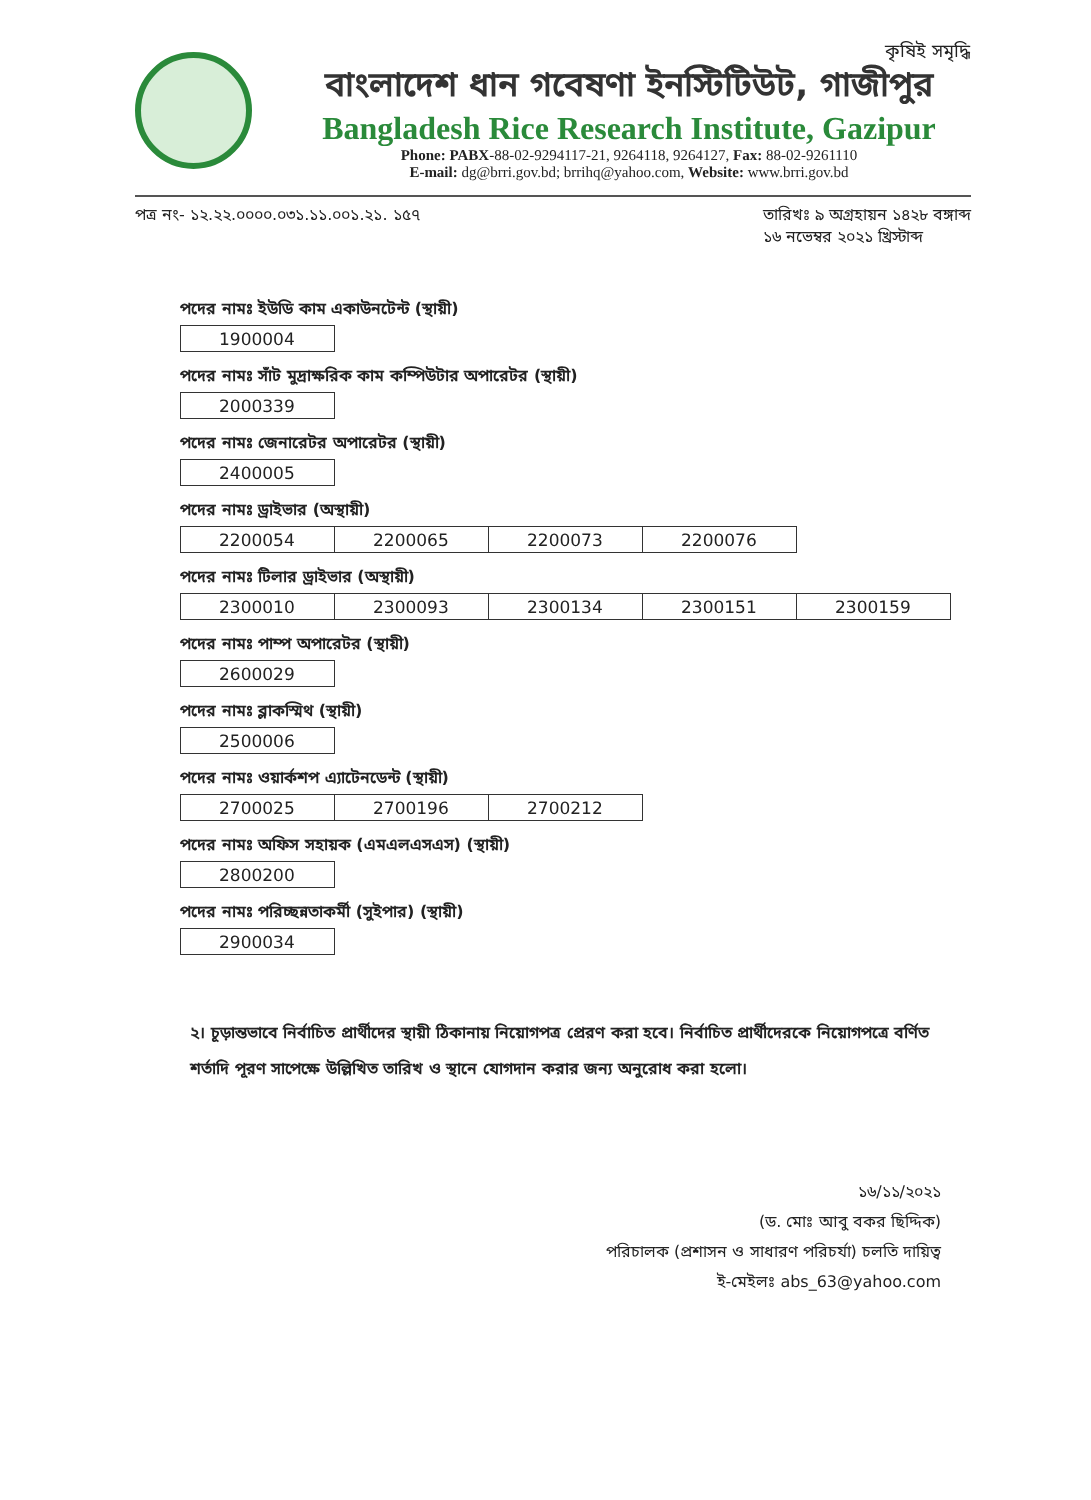কৃষিই সমৃদ্ধি
বাংলাদেশ ধান গবেষণা ইনস্টিটিউট, গাজীপুর
Bangladesh Rice Research Institute, Gazipur
Phone: PABX-88-02-9294117-21, 9264118, 9264127, Fax: 88-02-9261110
E-mail: dg@brri.gov.bd; brrihq@yahoo.com, Website: www.brri.gov.bd
পত্র নং- ১২.২২.০০০০.০৩১.১১.০০১.২১. ১৫৭
তারিখঃ ৯ অগ্রহায়ন ১৪২৮ বঙ্গাব্দ
১৬ নভেম্বর ২০২১ খ্রিস্টাব্দ
পদের নামঃ ইউডি কাম একাউনটেন্ট (স্থায়ী)
| 1900004 |
পদের নামঃ সাঁট মুদ্রাক্ষরিক কাম কম্পিউটার অপারেটর (স্থায়ী)
| 2000339 |
পদের নামঃ জেনারেটর অপারেটর (স্থায়ী)
| 2400005 |
পদের নামঃ ড্রাইভার (অস্থায়ী)
| 2200054 | 2200065 | 2200073 | 2200076 |
পদের নামঃ টিলার ড্রাইভার (অস্থায়ী)
| 2300010 | 2300093 | 2300134 | 2300151 | 2300159 |
পদের নামঃ পাম্প অপারেটর (স্থায়ী)
| 2600029 |
পদের নামঃ ব্লাকস্মিথ (স্থায়ী)
| 2500006 |
পদের নামঃ ওয়ার্কশপ এ্যাটেনডেন্ট (স্থায়ী)
| 2700025 | 2700196 | 2700212 |
পদের নামঃ অফিস সহায়ক (এমএলএসএস) (স্থায়ী)
| 2800200 |
পদের নামঃ পরিচ্ছন্নতাকর্মী (সুইপার) (স্থায়ী)
| 2900034 |
২। চূড়ান্তভাবে নির্বাচিত প্রার্থীদের স্থায়ী ঠিকানায় নিয়োগপত্র প্রেরণ করা হবে। নির্বাচিত প্রার্থীদেরকে নিয়োগপত্রে বর্ণিত শর্তাদি পূরণ সাপেক্ষে উল্লিখিত তারিখ ও স্থানে যোগদান করার জন্য অনুরোধ করা হলো।
১৬/১১/২০২১
(ড. মোঃ আবু বকর ছিদ্দিক)
পরিচালক (প্রশাসন ও সাধারণ পরিচর্যা) চলতি দায়িত্ব
ই-মেইলঃ abs_63@yahoo.com